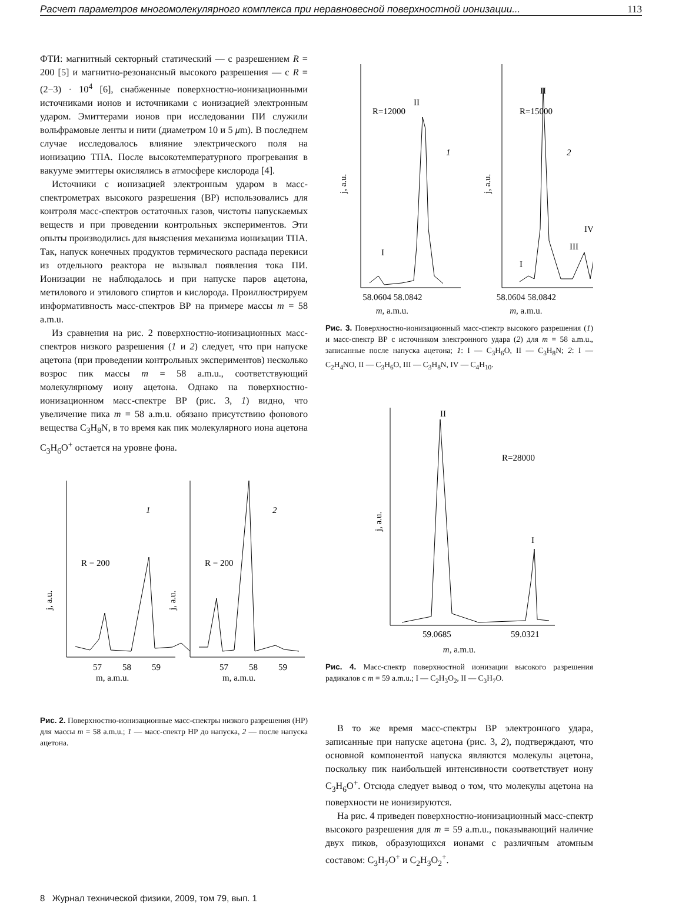Расчет параметров многомолекулярного комплекса при неравновесной поверхностной ионизации... 113
ФТИ: магнитный секторный статический — с разрешением R = 200 [5] и магнитно-резонансный высокого разрешения — с R = (2−3) · 10<sup>4</sup> [6], снабженные поверхностно-ионизационными источниками ионов и источниками с ионизацией электронным ударом. Эмиттерами ионов при исследовании ПИ служили вольфрамовые ленты и нити (диаметром 10 и 5 μm). В последнем случае исследовалось влияние электрического поля на ионизацию ТПА. После высокотемпературного прогревания в вакууме эмиттеры окислялись в атмосфере кислорода [4].
Источники с ионизацией электронным ударом в масс-спектрометрах высокого разрешения (ВР) использовались для контроля масс-спектров остаточных газов, чистоты напускаемых веществ и при проведении контрольных экспериментов. Эти опыты производились для выяснения механизма ионизации ТПА. Так, напуск конечных продуктов термического распада перекиси из отдельного реактора не вызывал появления тока ПИ. Ионизации не наблюдалось и при напуске паров ацетона, метилового и этилового спиртов и кислорода. Проиллюстрируем информативность масс-спектров ВР на примере массы m = 58 a.m.u.
Из сравнения на рис. 2 поверхностно-ионизационных масс-спектров низкого разрешения (1 и 2) следует, что при напуске ацетона (при проведении контрольных экспериментов) несколько возрос пик массы m = 58 a.m.u., соответствующий молекулярному иону ацетона. Однако на поверхностно-ионизационном масс-спектре ВР (рис. 3, 1) видно, что увеличение пика m = 58 a.m.u. обязано присутствию фонового вещества C<sub>3</sub>H<sub>8</sub>N, в то время как пик молекулярного иона ацетона C<sub>3</sub>H<sub>6</sub>O<sup>+</sup> остается на уровне фона.
1
2
R = 200
R = 200
j, a.u.
j, a.u.
57
58
59
57
58
59
m, a.m.u.
m, a.m.u.
Рис. 2. Поверхностно-ионизационные масс-спектры низкого разрешения (НР) для массы m = 58 a.m.u.; 1 — масс-спектр НР до напуска, 2 — после напуска ацетона.
R=12000
R=15000
II
II
1
2
I
I
III
IV
j, a.u.
j, a.u.
58.0604 58.0842
m, a.m.u.
58.0604 58.0842
m, a.m.u.
Рис. 3. Поверхностно-ионизационный масс-спектр высокого разрешения (1) и масс-спектр ВР с источником электронного удара (2) для m = 58 a.m.u., записанные после напуска ацетона; 1: I — C<sub>3</sub>H<sub>6</sub>O, II — C<sub>3</sub>H<sub>8</sub>N; 2: I — C<sub>2</sub>H<sub>4</sub>NO, II — C<sub>3</sub>H<sub>6</sub>O, III — C<sub>3</sub>H<sub>8</sub>N, IV — C<sub>4</sub>H<sub>10</sub>.
II
R=28000
I
j, a.u.
59.0685
59.0321
m, a.m.u.
Рис. 4. Масс-спектр поверхностной ионизации высокого разрешения радикалов с m = 59 a.m.u.; I — C<sub>2</sub>H<sub>3</sub>O<sub>2</sub>, II — C<sub>3</sub>H<sub>7</sub>O.
В то же время масс-спектры ВР электронного удара, записанные при напуске ацетона (рис. 3, 2), подтверждают, что основной компонентой напуска являются молекулы ацетона, поскольку пик наибольшей интенсивности соответствует иону C<sub>3</sub>H<sub>6</sub>O<sup>+</sup>. Отсюда следует вывод о том, что молекулы ацетона на поверхности не ионизируются.
На рис. 4 приведен поверхностно-ионизационный масс-спектр высокого разрешения для m = 59 a.m.u., показывающий наличие двух пиков, образующихся ионами с различным атомным составом: C<sub>3</sub>H<sub>7</sub>O<sup>+</sup> и C<sub>2</sub>H<sub>3</sub>O<sub>2</sub><sup>+</sup>.
8 Журнал технической физики, 2009, том 79, вып. 1